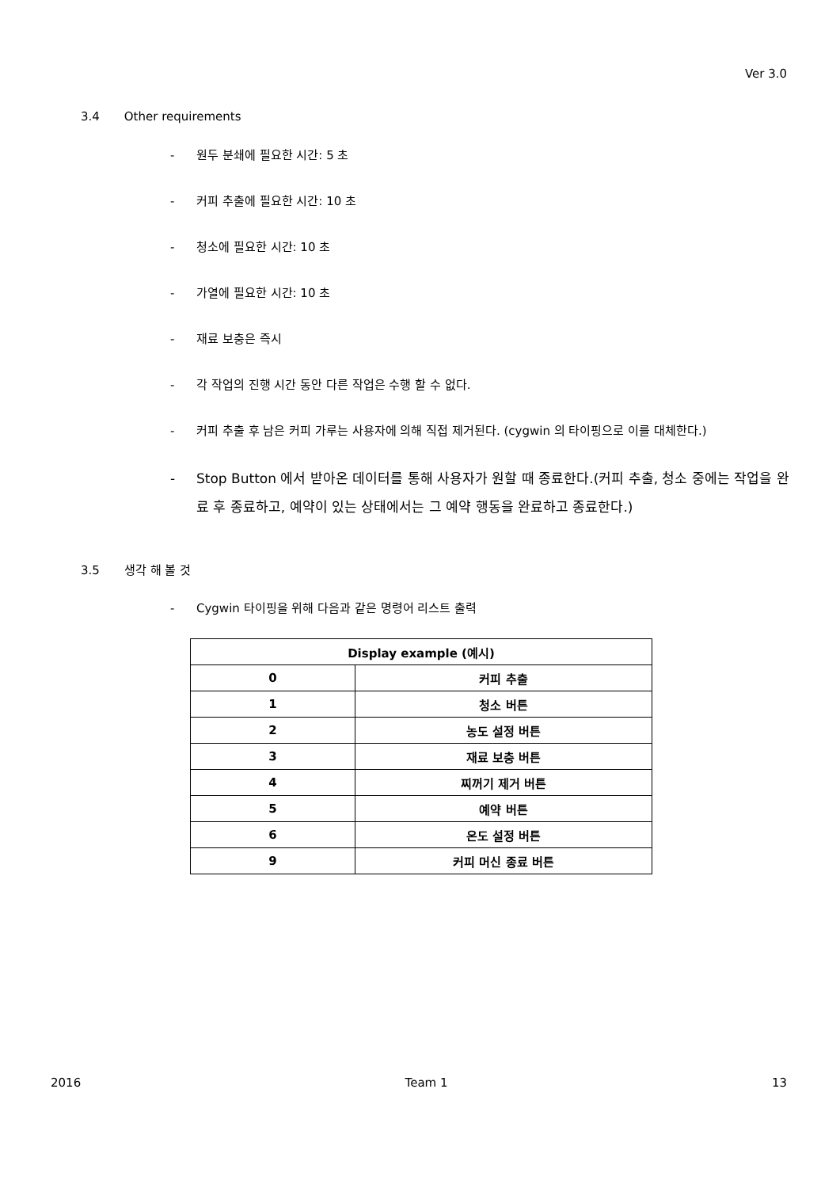Ver 3.0
3.4 Other requirements
- 원두 분쇄에 필요한 시간: 5 초
- 커피 추출에 필요한 시간: 10 초
- 청소에 필요한 시간: 10 초
- 가열에 필요한 시간: 10 초
- 재료 보충은 즉시
- 각 작업의 진행 시간 동안 다른 작업은 수행 할 수 없다.
- 커피 추출 후 남은 커피 가루는 사용자에 의해 직접 제거된다. (cygwin 의 타이핑으로 이를 대체한다.)
- Stop Button 에서 받아온 데이터를 통해 사용자가 원할 때 종료한다.(커피 추출, 청소 중에는 작업을 완료 후 종료하고, 예약이 있는 상태에서는 그 예약 행동을 완료하고 종료한다.)
3.5 생각 해 볼 것
- Cygwin 타이핑을 위해 다음과 같은 명령어 리스트 출력
| Display example (예시) | |
| --- | --- |
| 0 | 커피 추출 |
| 1 | 청소 버튼 |
| 2 | 농도 설정 버튼 |
| 3 | 재료 보충 버튼 |
| 4 | 찌꺼기 제거 버튼 |
| 5 | 예약 버튼 |
| 6 | 온도 설정 버튼 |
| 9 | 커피 머신 종료 버튼 |
2016 Team 1 13